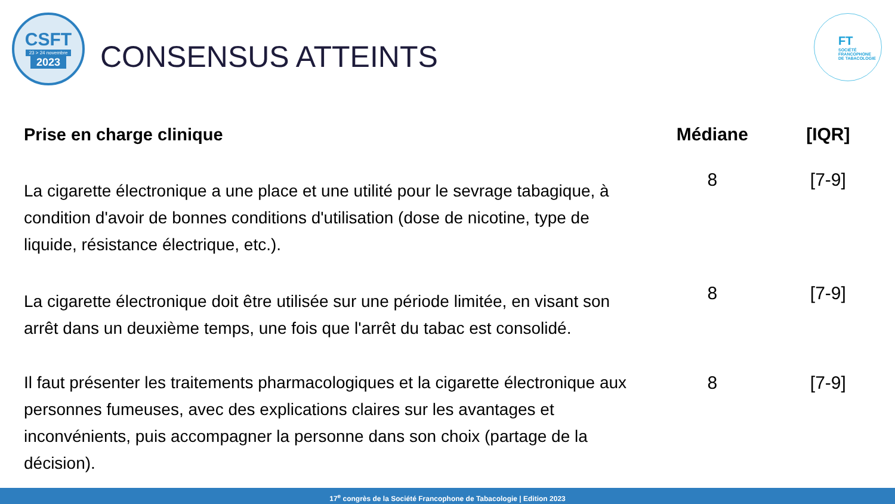CSFT
23 > 24 novembre
2023
CONSENSUS ATTEINTS
FT
SOCIÉTÉ
FRANCOPHONE
DE TABACOLOGIE
| Prise en charge clinique | Médiane | [IQR] |
| --- | --- | --- |
| La cigarette électronique a une place et une utilité pour le sevrage tabagique, à condition d'avoir de bonnes conditions d'utilisation (dose de nicotine, type de liquide, résistance électrique, etc.). | 8 | [7-9] |
| La cigarette électronique doit être utilisée sur une période limitée, en visant son arrêt dans un deuxième temps, une fois que l'arrêt du tabac est consolidé. | 8 | [7-9] |
| Il faut présenter les traitements pharmacologiques et la cigarette électronique aux personnes fumeuses, avec des explications claires sur les avantages et inconvénients, puis accompagner la personne dans son choix (partage de la décision). | 8 | [7-9] |
17<sup>e</sup> congrès de la Société Francophone de Tabacologie | Edition 2023